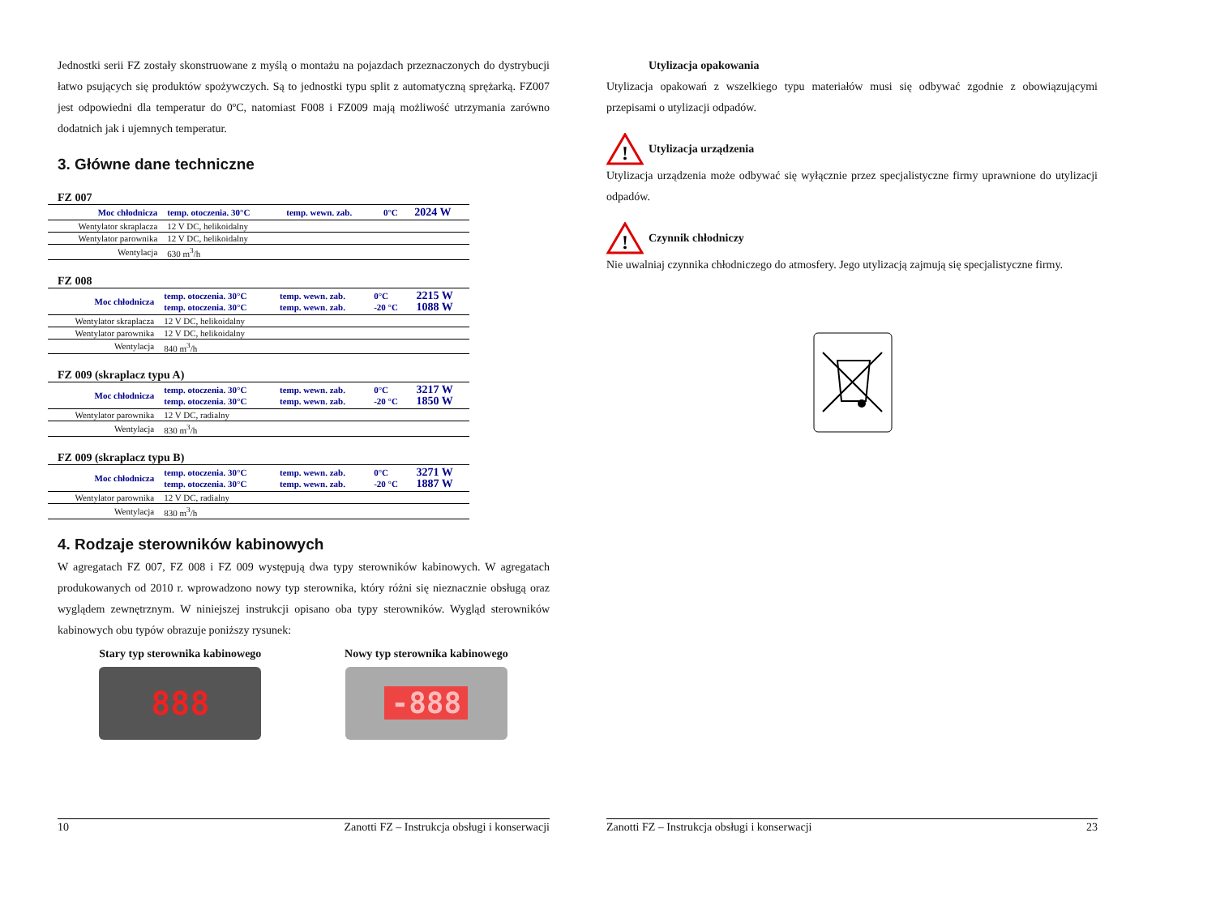Jednostki serii FZ zostały skonstruowane z myślą o montażu na pojazdach przeznaczonych do dystrybucji łatwo psujących się produktów spożywczych. Są to jednostki typu split z automatyczną sprężarką. FZ007 jest odpowiedni dla temperatur do 0ºC, natomiast F008 i FZ009 mają możliwość utrzymania zarówno dodatnich jak i ujemnych temperatur.
3. Główne dane techniczne
FZ 007
| Moc chłodnicza | temp. otoczenia. 30°C | temp. wewn. zab. | 0°C | 2024 W |
| Wentylator skraplacza | 12 V DC, helikoidalny | | | |
| Wentylator parownika | 12 V DC, helikoidalny | | | |
| Wentylacja | 630 m<sup>3</sup>/h | | | |
FZ 008
| Moc chłodnicza | temp. otoczenia. 30°C temp. otoczenia. 30°C | temp. wewn. zab. temp. wewn. zab. | 0°C -20 °C | 2215 W 1088 W |
| Wentylator skraplacza | 12 V DC, helikoidalny | | | |
| Wentylator parownika | 12 V DC, helikoidalny | | | |
| Wentylacja | 840 m<sup>3</sup>/h | | | |
FZ 009 (skraplacz typu A)
| Moc chłodnicza | temp. otoczenia. 30°C temp. otoczenia. 30°C | temp. wewn. zab. temp. wewn. zab. | 0°C -20 °C | 3217 W 1850 W |
| Wentylator parownika | 12 V DC, radialny | | | |
| Wentylacja | 830 m<sup>3</sup>/h | | | |
FZ 009 (skraplacz typu B)
| Moc chłodnicza | temp. otoczenia. 30°C temp. otoczenia. 30°C | temp. wewn. zab. temp. wewn. zab. | 0°C -20 °C | 3271 W 1887 W |
| Wentylator parownika | 12 V DC, radialny | | | |
| Wentylacja | 830 m<sup>3</sup>/h | | | |
4. Rodzaje sterowników kabinowych
W agregatach FZ 007, FZ 008 i FZ 009 występują dwa typy sterowników kabinowych. W agregatach produkowanych od 2010 r. wprowadzono nowy typ sterownika, który różni się nieznacznie obsługą oraz wyglądem zewnętrznym. W niniejszej instrukcji opisano oba typy sterowników. Wygląd sterowników kabinowych obu typów obrazuje poniższy rysunek:
Stary typ sterownika kabinowego
888
Nowy typ sterownika kabinowego
-888
10 Zanotti FZ – Instrukcja obsługi i konserwacji
Utylizacja opakowania
Utylizacja opakowań z wszelkiego typu materiałów musi się odbywać zgodnie z obowiązującymi przepisami o utylizacji odpadów.
!
Utylizacja urządzenia
Utylizacja urządzenia może odbywać się wyłącznie przez specjalistyczne firmy uprawnione do utylizacji odpadów.
!
Czynnik chłodniczy
Nie uwalniaj czynnika chłodniczego do atmosfery. Jego utylizacją zajmują się specjalistyczne firmy.
Zanotti FZ – Instrukcja obsługi i konserwacji 23